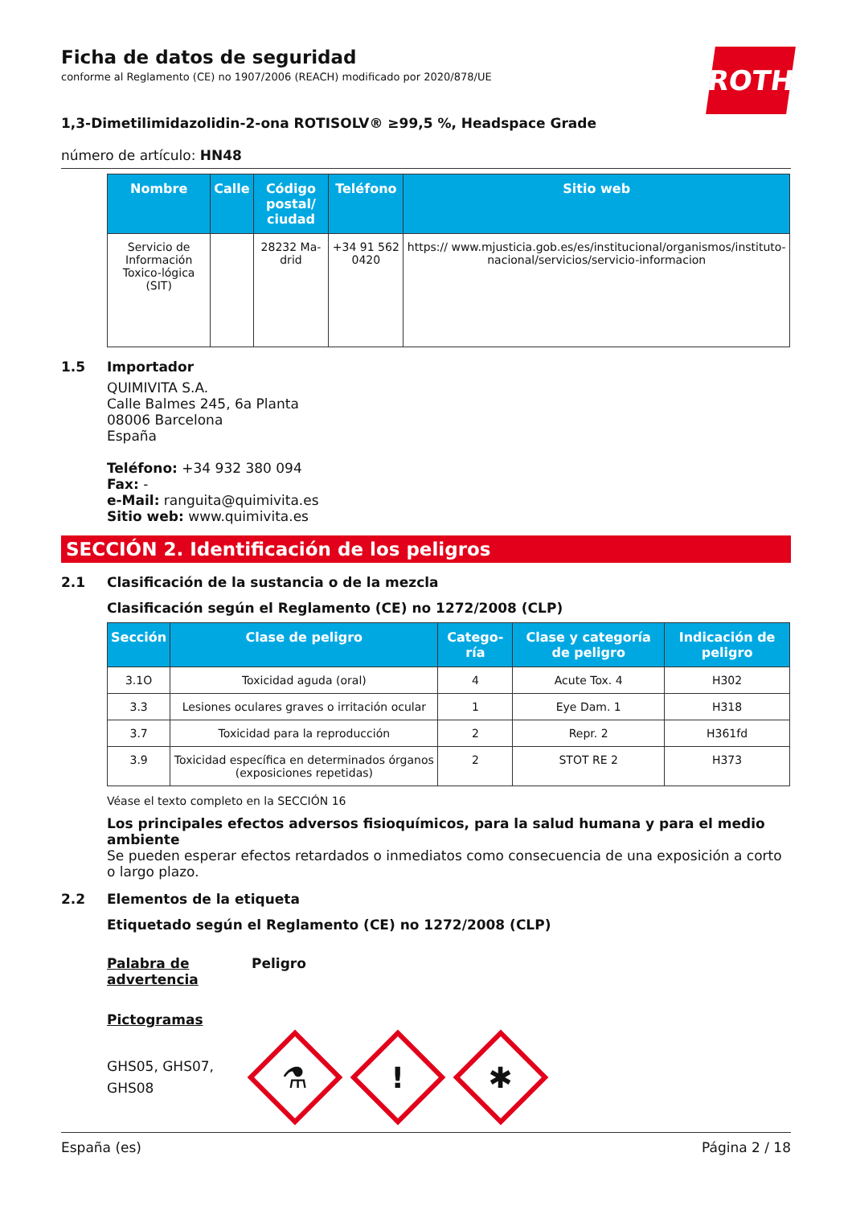Ficha de datos de seguridad
conforme al Reglamento (CE) no 1907/2006 (REACH) modificado por 2020/878/UE
ROTH
1,3-Dimetilimidazolidin-2-ona ROTISOLV® ≥99,5 %, Headspace Grade
número de artículo: HN48
| Nombre | Calle | Código postal/ ciudad | Teléfono | Sitio web |
| --- | --- | --- | --- | --- |
| Servicio de Información Toxico-lógica (SIT) | | 28232 Ma-drid | +34 91 562 0420 | https:// www.mjusticia.gob.es/es/institucional/organismos/instituto-nacional/servicios/servicio-informacion |
1.5 Importador
QUIMIVITA S.A.
Calle Balmes 245, 6a Planta
08006 Barcelona
España
Teléfono: +34 932 380 094
Fax: -
e-Mail: ranguita@quimivita.es
Sitio web: www.quimivita.es
SECCIÓN 2. Identificación de los peligros
2.1 Clasificación de la sustancia o de la mezcla
Clasificación según el Reglamento (CE) no 1272/2008 (CLP)
| Sección | Clase de peligro | Catego-ría | Clase y categoría de peligro | Indicación de peligro |
| --- | --- | --- | --- | --- |
| 3.1O | Toxicidad aguda (oral) | 4 | Acute Tox. 4 | H302 |
| 3.3 | Lesiones oculares graves o irritación ocular | 1 | Eye Dam. 1 | H318 |
| 3.7 | Toxicidad para la reproducción | 2 | Repr. 2 | H361fd |
| 3.9 | Toxicidad específica en determinados órganos (exposiciones repetidas) | 2 | STOT RE 2 | H373 |
Véase el texto completo en la SECCIÓN 16
Los principales efectos adversos fisioquímicos, para la salud humana y para el medio ambiente
Se pueden esperar efectos retardados o inmediatos como consecuencia de una exposición a corto o largo plazo.
2.2 Elementos de la etiqueta
Etiquetado según el Reglamento (CE) no 1272/2008 (CLP)
Palabra de advertencia Peligro
Pictogramas
GHS05, GHS07, GHS08
⚗
!
✱
España (es) Página 2 / 18